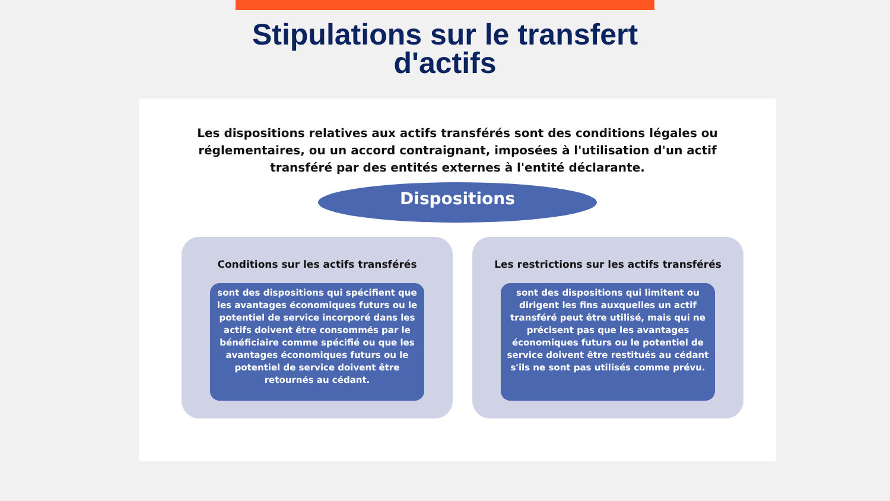Stipulations sur le transfert
d'actifs
Les dispositions relatives aux actifs transférés sont des conditions légales ou réglementaires, ou un accord contraignant, imposées à l'utilisation d'un actif transféré par des entités externes à l'entité déclarante.
Dispositions
Conditions sur les actifs transférés
sont des dispositions qui spécifient que les avantages économiques futurs ou le potentiel de service incorporé dans les actifs doivent être consommés par le bénéficiaire comme spécifié ou que les avantages économiques futurs ou le potentiel de service doivent être retournés au cédant.
Les restrictions sur les actifs transférés
sont des dispositions qui limitent ou dirigent les fins auxquelles un actif transféré peut être utilisé, mais qui ne précisent pas que les avantages économiques futurs ou le potentiel de service doivent être restitués au cédant s'ils ne sont pas utilisés comme prévu.